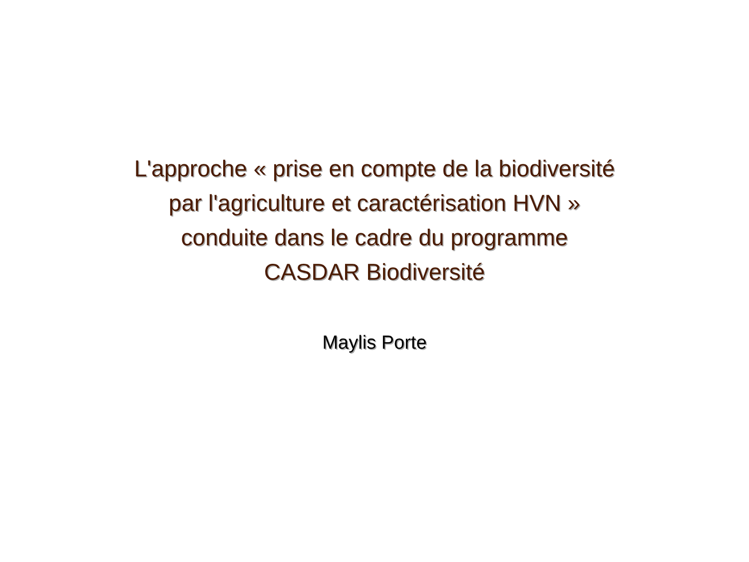L'approche « prise en compte de la biodiversité
par l'agriculture et caractérisation HVN »
conduite dans le cadre du programme
CASDAR Biodiversité
Maylis Porte